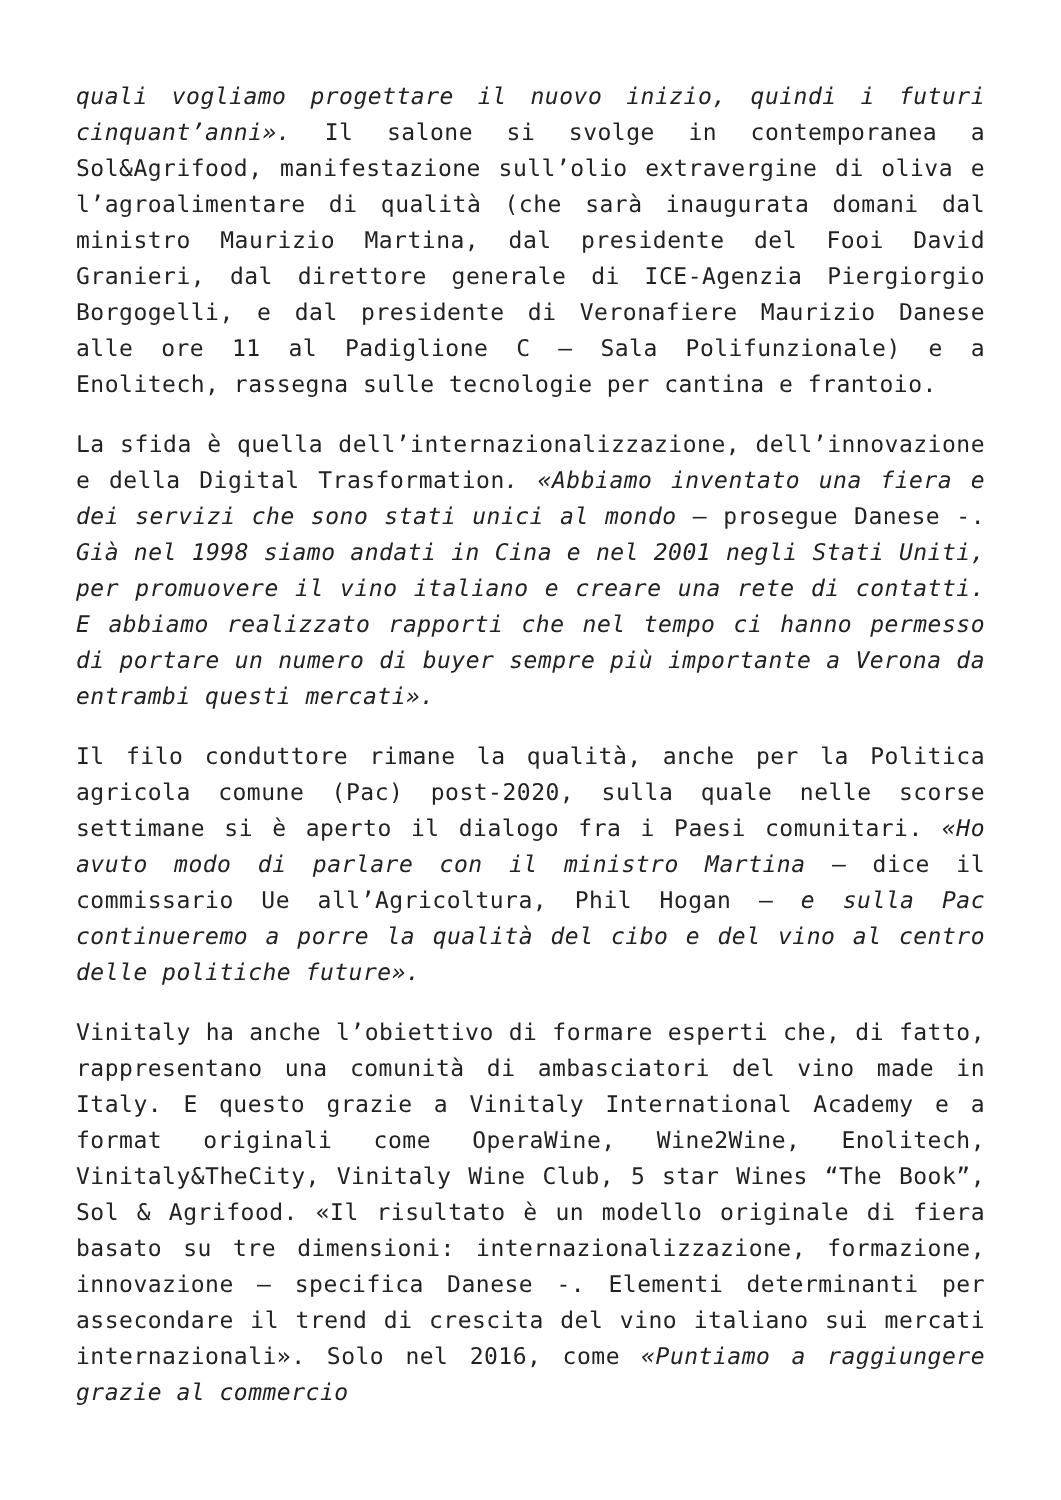quali vogliamo progettare il nuovo inizio, quindi i futuri cinquant’anni». Il salone si svolge in contemporanea a Sol&Agrifood, manifestazione sull’olio extravergine di oliva e l’agroalimentare di qualità (che sarà inaugurata domani dal ministro Maurizio Martina, dal presidente del Fooi David Granieri, dal direttore generale di ICE-Agenzia Piergiorgio Borgogelli, e dal presidente di Veronafiere Maurizio Danese alle ore 11 al Padiglione C – Sala Polifunzionale) e a Enolitech, rassegna sulle tecnologie per cantina e frantoio.
La sfida è quella dell’internazionalizzazione, dell’innovazione e della Digital Trasformation. «Abbiamo inventato una fiera e dei servizi che sono stati unici al mondo – prosegue Danese -. Già nel 1998 siamo andati in Cina e nel 2001 negli Stati Uniti, per promuovere il vino italiano e creare una rete di contatti. E abbiamo realizzato rapporti che nel tempo ci hanno permesso di portare un numero di buyer sempre più importante a Verona da entrambi questi mercati».
Il filo conduttore rimane la qualità, anche per la Politica agricola comune (Pac) post-2020, sulla quale nelle scorse settimane si è aperto il dialogo fra i Paesi comunitari. «Ho avuto modo di parlare con il ministro Martina – dice il commissario Ue all’Agricoltura, Phil Hogan – e sulla Pac continueremo a porre la qualità del cibo e del vino al centro delle politiche future».
Vinitaly ha anche l’obiettivo di formare esperti che, di fatto, rappresentano una comunità di ambasciatori del vino made in Italy. E questo grazie a Vinitaly International Academy e a format originali come OperaWine, Wine2Wine, Enolitech, Vinitaly&TheCity, Vinitaly Wine Club, 5 star Wines “The Book”, Sol & Agrifood. «Il risultato è un modello originale di fiera basato su tre dimensioni: internazionalizzazione, formazione, innovazione – specifica Danese -. Elementi determinanti per assecondare il trend di crescita del vino italiano sui mercati internazionali». Solo nel 2016, come «Puntiamo a raggiungere grazie al commercio